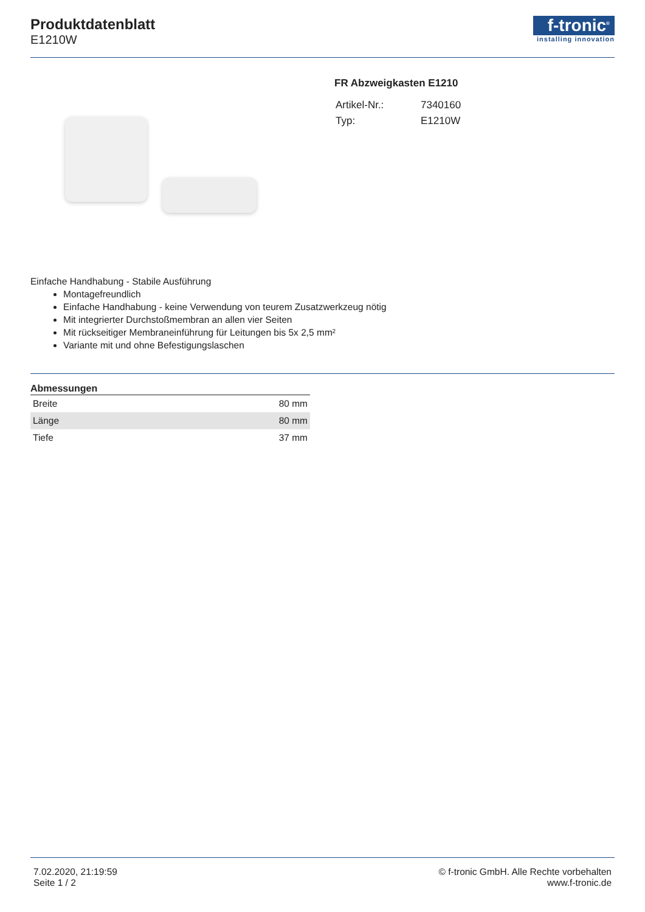Produktdatenblatt
E1210W
f-tronic<sup>®</sup>
installing innovation
FR Abzweigkasten E1210
| Artikel-Nr.: | 7340160 |
| Typ: | E1210W |
Einfache Handhabung - Stabile Ausführung
Montagefreundlich
Einfache Handhabung - keine Verwendung von teurem Zusatzwerkzeug nötig
Mit integrierter Durchstoßmembran an allen vier Seiten
Mit rückseitiger Membraneinführung für Leitungen bis 5x 2,5 mm²
Variante mit und ohne Befestigungslaschen
Abmessungen
| Breite | 80 mm |
| Länge | 80 mm |
| Tiefe | 37 mm |
7.02.2020, 21:19:59
Seite 1 / 2
© f-tronic GmbH. Alle Rechte vorbehalten
www.f-tronic.de